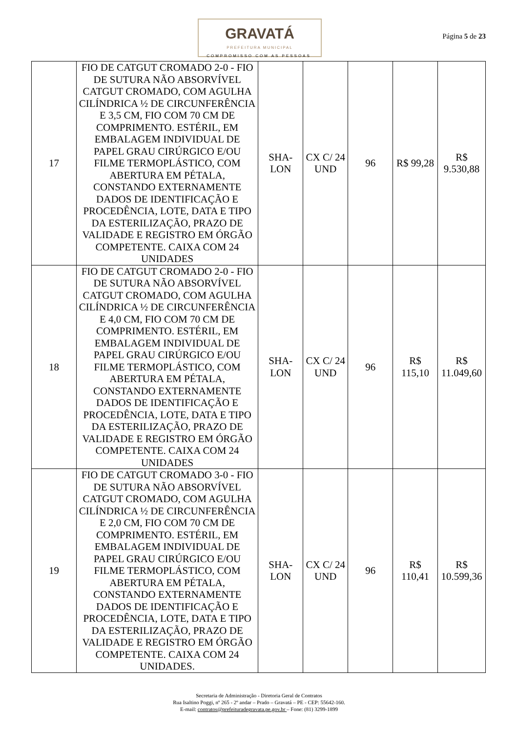GRAVATÁ
PREFEITURA MUNICIPAL
COMPROMISSO COM AS PESSOAS
Página 5 de 23
| 17 | FIO DE CATGUT CROMADO 2-0 - FIO DE SUTURA NÃO ABSORVÍVEL CATGUT CROMADO, COM AGULHA CILÍNDRICA ½ DE CIRCUNFERÊNCIA E 3,5 CM, FIO COM 70 CM DE COMPRIMENTO. ESTÉRIL, EM EMBALAGEM INDIVIDUAL DE PAPEL GRAU CIRÚRGICO E/OU FILME TERMOPLÁSTICO, COM ABERTURA EM PÉTALA, CONSTANDO EXTERNAMENTE DADOS DE IDENTIFICAÇÃO E PROCEDÊNCIA, LOTE, DATA E TIPO DA ESTERILIZAÇÃO, PRAZO DE VALIDADE E REGISTRO EM ÓRGÃO COMPETENTE. CAIXA COM 24 UNIDADES | SHA-LON | CX C/ 24 UND | 96 | R$ 99,28 | R$ 9.530,88 |
| 18 | FIO DE CATGUT CROMADO 2-0 - FIO DE SUTURA NÃO ABSORVÍVEL CATGUT CROMADO, COM AGULHA CILÍNDRICA ½ DE CIRCUNFERÊNCIA E 4,0 CM, FIO COM 70 CM DE COMPRIMENTO. ESTÉRIL, EM EMBALAGEM INDIVIDUAL DE PAPEL GRAU CIRÚRGICO E/OU FILME TERMOPLÁSTICO, COM ABERTURA EM PÉTALA, CONSTANDO EXTERNAMENTE DADOS DE IDENTIFICAÇÃO E PROCEDÊNCIA, LOTE, DATA E TIPO DA ESTERILIZAÇÃO, PRAZO DE VALIDADE E REGISTRO EM ÓRGÃO COMPETENTE. CAIXA COM 24 UNIDADES | SHA-LON | CX C/ 24 UND | 96 | R$ 115,10 | R$ 11.049,60 |
| 19 | FIO DE CATGUT CROMADO 3-0 - FIO DE SUTURA NÃO ABSORVÍVEL CATGUT CROMADO, COM AGULHA CILÍNDRICA ½ DE CIRCUNFERÊNCIA E 2,0 CM, FIO COM 70 CM DE COMPRIMENTO. ESTÉRIL, EM EMBALAGEM INDIVIDUAL DE PAPEL GRAU CIRÚRGICO E/OU FILME TERMOPLÁSTICO, COM ABERTURA EM PÉTALA, CONSTANDO EXTERNAMENTE DADOS DE IDENTIFICAÇÃO E PROCEDÊNCIA, LOTE, DATA E TIPO DA ESTERILIZAÇÃO, PRAZO DE VALIDADE E REGISTRO EM ÓRGÃO COMPETENTE. CAIXA COM 24 UNIDADES. | SHA-LON | CX C/ 24 UND | 96 | R$ 110,41 | R$ 10.599,36 |
Secretaria de Administração - Diretoria Geral de Contratos
Rua Isaltino Poggi, nº 265 - 2º andar – Prado – Gravatá – PE - CEP: 55642-160.
E-mail: contratos@prefeituradegravata.pe.gov.br – Fone: (81) 3299-1899